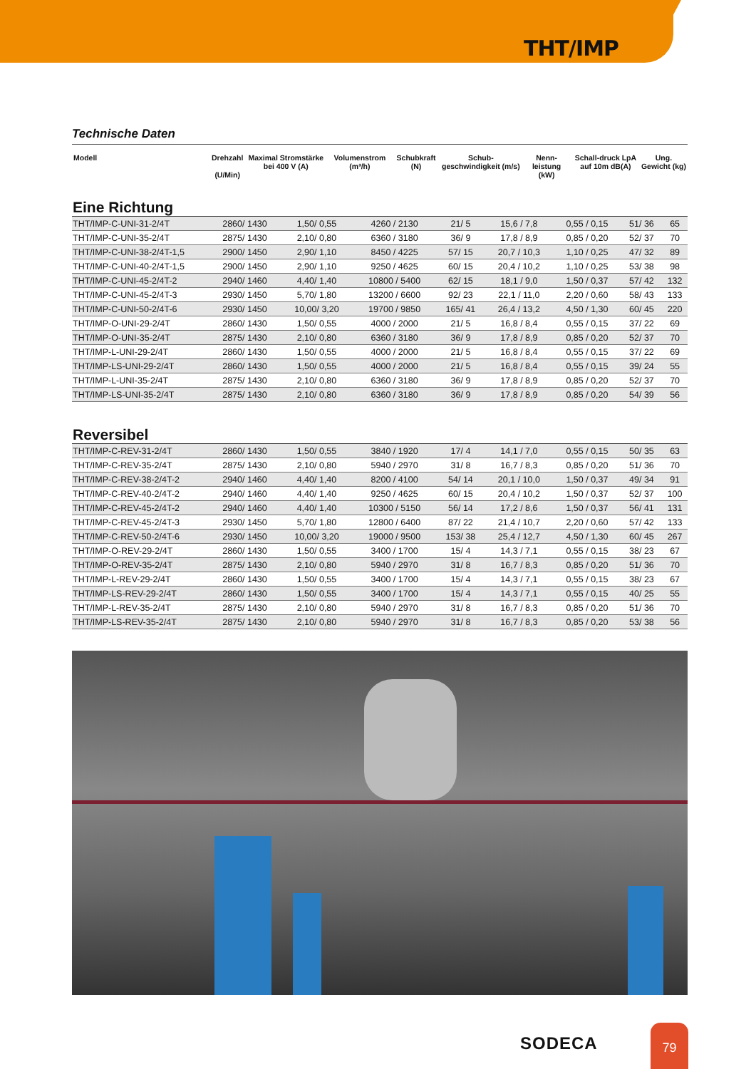THT/IMP
Technische Daten
| Modell | Drehzahl (U/Min) | Maximal Stromstärke bei 400 V (A) | Volumenstrom (m³/h) | Schubkraft (N) | Schub-geschwindigkeit (m/s) | Nenn-leistung (kW) | Schall-druck LpA auf 10m dB(A) | Ung. Gewicht (kg) |
| --- | --- | --- | --- | --- | --- | --- | --- | --- |
Eine Richtung
| THT/IMP-C-UNI-31-2/4T | 2860/ 1430 | 1,50/ 0,55 | 4260 / 2130 | 21/ 5 | 15,6 / 7,8 | 0,55 / 0,15 | 51/ 36 | 65 |
| THT/IMP-C-UNI-35-2/4T | 2875/ 1430 | 2,10/ 0,80 | 6360 / 3180 | 36/ 9 | 17,8 / 8,9 | 0,85 / 0,20 | 52/ 37 | 70 |
| THT/IMP-C-UNI-38-2/4T-1,5 | 2900/ 1450 | 2,90/ 1,10 | 8450 / 4225 | 57/ 15 | 20,7 / 10,3 | 1,10 / 0,25 | 47/ 32 | 89 |
| THT/IMP-C-UNI-40-2/4T-1,5 | 2900/ 1450 | 2,90/ 1,10 | 9250 / 4625 | 60/ 15 | 20,4 / 10,2 | 1,10 / 0,25 | 53/ 38 | 98 |
| THT/IMP-C-UNI-45-2/4T-2 | 2940/ 1460 | 4,40/ 1,40 | 10800 / 5400 | 62/ 15 | 18,1 / 9,0 | 1,50 / 0,37 | 57/ 42 | 132 |
| THT/IMP-C-UNI-45-2/4T-3 | 2930/ 1450 | 5,70/ 1,80 | 13200 / 6600 | 92/ 23 | 22,1 / 11,0 | 2,20 / 0,60 | 58/ 43 | 133 |
| THT/IMP-C-UNI-50-2/4T-6 | 2930/ 1450 | 10,00/ 3,20 | 19700 / 9850 | 165/ 41 | 26,4 / 13,2 | 4,50 / 1,30 | 60/ 45 | 220 |
| THT/IMP-O-UNI-29-2/4T | 2860/ 1430 | 1,50/ 0,55 | 4000 / 2000 | 21/ 5 | 16,8 / 8,4 | 0,55 / 0,15 | 37/ 22 | 69 |
| THT/IMP-O-UNI-35-2/4T | 2875/ 1430 | 2,10/ 0,80 | 6360 / 3180 | 36/ 9 | 17,8 / 8,9 | 0,85 / 0,20 | 52/ 37 | 70 |
| THT/IMP-L-UNI-29-2/4T | 2860/ 1430 | 1,50/ 0,55 | 4000 / 2000 | 21/ 5 | 16,8 / 8,4 | 0,55 / 0,15 | 37/ 22 | 69 |
| THT/IMP-LS-UNI-29-2/4T | 2860/ 1430 | 1,50/ 0,55 | 4000 / 2000 | 21/ 5 | 16,8 / 8,4 | 0,55 / 0,15 | 39/ 24 | 55 |
| THT/IMP-L-UNI-35-2/4T | 2875/ 1430 | 2,10/ 0,80 | 6360 / 3180 | 36/ 9 | 17,8 / 8,9 | 0,85 / 0,20 | 52/ 37 | 70 |
| THT/IMP-LS-UNI-35-2/4T | 2875/ 1430 | 2,10/ 0,80 | 6360 / 3180 | 36/ 9 | 17,8 / 8,9 | 0,85 / 0,20 | 54/ 39 | 56 |
Reversibel
| THT/IMP-C-REV-31-2/4T | 2860/ 1430 | 1,50/ 0,55 | 3840 / 1920 | 17/ 4 | 14,1 / 7,0 | 0,55 / 0,15 | 50/ 35 | 63 |
| THT/IMP-C-REV-35-2/4T | 2875/ 1430 | 2,10/ 0,80 | 5940 / 2970 | 31/ 8 | 16,7 / 8,3 | 0,85 / 0,20 | 51/ 36 | 70 |
| THT/IMP-C-REV-38-2/4T-2 | 2940/ 1460 | 4,40/ 1,40 | 8200 / 4100 | 54/ 14 | 20,1 / 10,0 | 1,50 / 0,37 | 49/ 34 | 91 |
| THT/IMP-C-REV-40-2/4T-2 | 2940/ 1460 | 4,40/ 1,40 | 9250 / 4625 | 60/ 15 | 20,4 / 10,2 | 1,50 / 0,37 | 52/ 37 | 100 |
| THT/IMP-C-REV-45-2/4T-2 | 2940/ 1460 | 4,40/ 1,40 | 10300 / 5150 | 56/ 14 | 17,2 / 8,6 | 1,50 / 0,37 | 56/ 41 | 131 |
| THT/IMP-C-REV-45-2/4T-3 | 2930/ 1450 | 5,70/ 1,80 | 12800 / 6400 | 87/ 22 | 21,4 / 10,7 | 2,20 / 0,60 | 57/ 42 | 133 |
| THT/IMP-C-REV-50-2/4T-6 | 2930/ 1450 | 10,00/ 3,20 | 19000 / 9500 | 153/ 38 | 25,4 / 12,7 | 4,50 / 1,30 | 60/ 45 | 267 |
| THT/IMP-O-REV-29-2/4T | 2860/ 1430 | 1,50/ 0,55 | 3400 / 1700 | 15/ 4 | 14,3 / 7,1 | 0,55 / 0,15 | 38/ 23 | 67 |
| THT/IMP-O-REV-35-2/4T | 2875/ 1430 | 2,10/ 0,80 | 5940 / 2970 | 31/ 8 | 16,7 / 8,3 | 0,85 / 0,20 | 51/ 36 | 70 |
| THT/IMP-L-REV-29-2/4T | 2860/ 1430 | 1,50/ 0,55 | 3400 / 1700 | 15/ 4 | 14,3 / 7,1 | 0,55 / 0,15 | 38/ 23 | 67 |
| THT/IMP-LS-REV-29-2/4T | 2860/ 1430 | 1,50/ 0,55 | 3400 / 1700 | 15/ 4 | 14,3 / 7,1 | 0,55 / 0,15 | 40/ 25 | 55 |
| THT/IMP-L-REV-35-2/4T | 2875/ 1430 | 2,10/ 0,80 | 5940 / 2970 | 31/ 8 | 16,7 / 8,3 | 0,85 / 0,20 | 51/ 36 | 70 |
| THT/IMP-LS-REV-35-2/4T | 2875/ 1430 | 2,10/ 0,80 | 5940 / 2970 | 31/ 8 | 16,7 / 8,3 | 0,85 / 0,20 | 53/ 38 | 56 |
SODECA
79